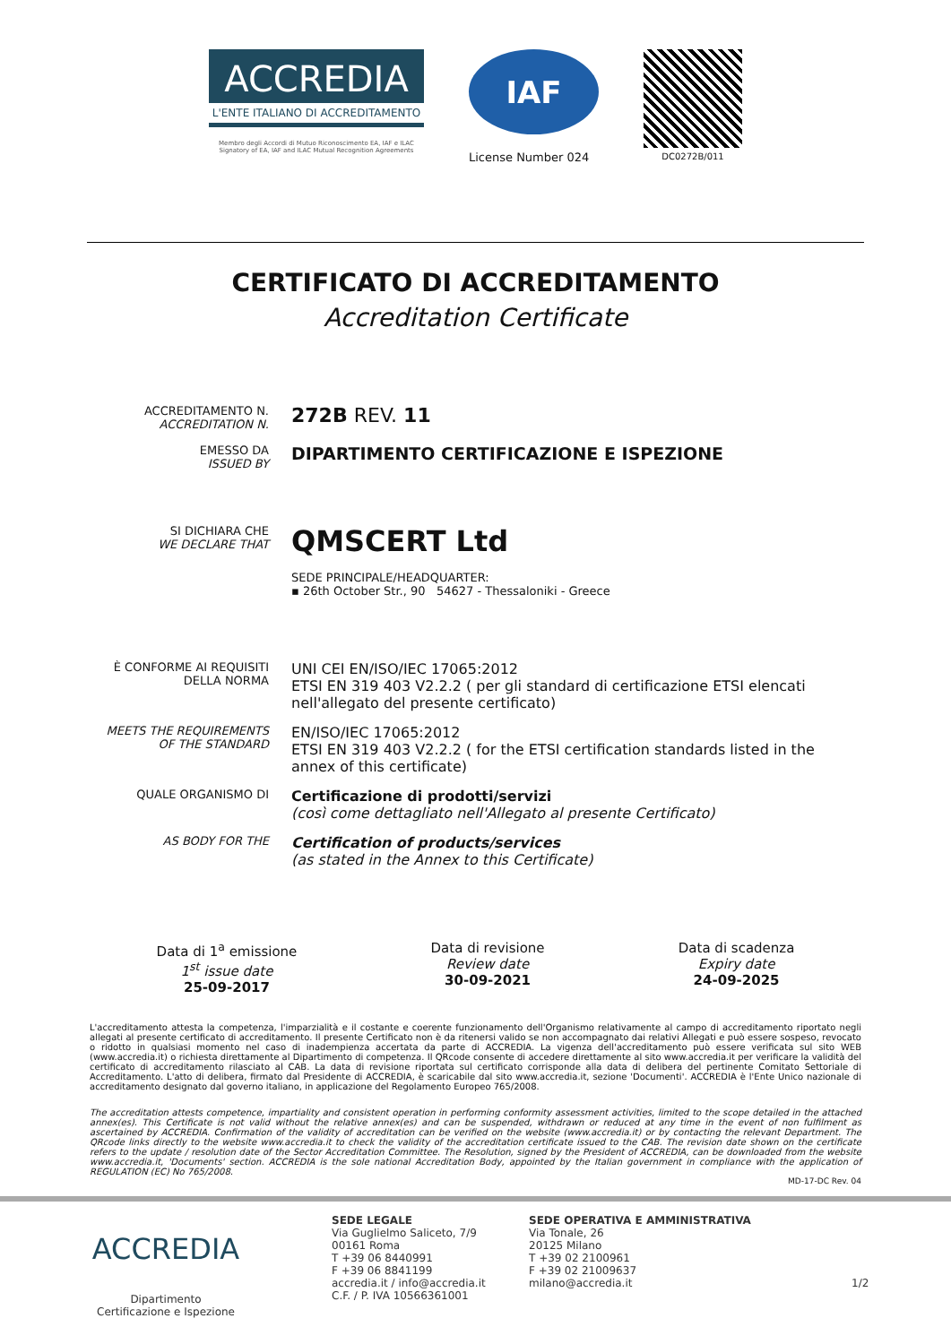ACCREDIA
L'ENTE ITALIANO DI ACCREDITAMENTO
Membro degli Accordi di Mutuo Riconoscimento EA, IAF e ILAC
Signatory of EA, IAF and ILAC Mutual Recognition Agreements
IAF
License Number 024
DC0272B/011
CERTIFICATO DI ACCREDITAMENTO
Accreditation Certificate
ACCREDITAMENTO N.
ACCREDITATION N.
272B REV. 11
EMESSO DA
ISSUED BY
DIPARTIMENTO CERTIFICAZIONE E ISPEZIONE
SI DICHIARA CHE
WE DECLARE THAT
QMSCERT Ltd
SEDE PRINCIPALE/HEADQUARTER:
▪ 26th October Str., 90 54627 - Thessaloniki - Greece
È CONFORME AI REQUISITI
DELLA NORMA
UNI CEI EN/ISO/IEC 17065:2012
ETSI EN 319 403 V2.2.2 ( per gli standard di certificazione ETSI elencati
nell'allegato del presente certificato)
MEETS THE REQUIREMENTS
OF THE STANDARD
EN/ISO/IEC 17065:2012
ETSI EN 319 403 V2.2.2 ( for the ETSI certification standards listed in the
annex of this certificate)
QUALE ORGANISMO DI
Certificazione di prodotti/servizi
(così come dettagliato nell'Allegato al presente Certificato)
AS BODY FOR THE
Certification of products/services
(as stated in the Annex to this Certificate)
Data di 1<sup>a</sup> emissione
1<sup>st</sup> issue date
25-09-2017
Data di revisione
Review date
30-09-2021
Data di scadenza
Expiry date
24-09-2025
L'accreditamento attesta la competenza, l'imparzialità e il costante e coerente funzionamento dell'Organismo relativamente al campo di accreditamento riportato negli allegati al presente certificato di accreditamento. Il presente Certificato non è da ritenersi valido se non accompagnato dai relativi Allegati e può essere sospeso, revocato o ridotto in qualsiasi momento nel caso di inadempienza accertata da parte di ACCREDIA. La vigenza dell'accreditamento può essere verificata sul sito WEB (www.accredia.it) o richiesta direttamente al Dipartimento di competenza. Il QRcode consente di accedere direttamente al sito www.accredia.it per verificare la validità del certificato di accreditamento rilasciato al CAB. La data di revisione riportata sul certificato corrisponde alla data di delibera del pertinente Comitato Settoriale di Accreditamento. L'atto di delibera, firmato dal Presidente di ACCREDIA, è scaricabile dal sito www.accredia.it, sezione 'Documenti'. ACCREDIA è l'Ente Unico nazionale di accreditamento designato dal governo italiano, in applicazione del Regolamento Europeo 765/2008.
The accreditation attests competence, impartiality and consistent operation in performing conformity assessment activities, limited to the scope detailed in the attached annex(es). This Certificate is not valid without the relative annex(es) and can be suspended, withdrawn or reduced at any time in the event of non fulfilment as ascertained by ACCREDIA. Confirmation of the validity of accreditation can be verified on the website (www.accredia.it) or by contacting the relevant Department. The QRcode links directly to the website www.accredia.it to check the validity of the accreditation certificate issued to the CAB. The revision date shown on the certificate refers to the update / resolution date of the Sector Accreditation Committee. The Resolution, signed by the President of ACCREDIA, can be downloaded from the website www.accredia.it, 'Documents' section. ACCREDIA is the sole national Accreditation Body, appointed by the Italian government in compliance with the application of REGULATION (EC) No 765/2008.
MD-17-DC Rev. 04
ACCREDIA
Dipartimento
Certificazione e Ispezione
SEDE LEGALE
Via Guglielmo Saliceto, 7/9
00161 Roma
T +39 06 8440991
F +39 06 8841199
accredia.it / info@accredia.it
C.F. / P. IVA 10566361001
SEDE OPERATIVA E AMMINISTRATIVA
Via Tonale, 26
20125 Milano
T +39 02 2100961
F +39 02 21009637
milano@accredia.it
1/2